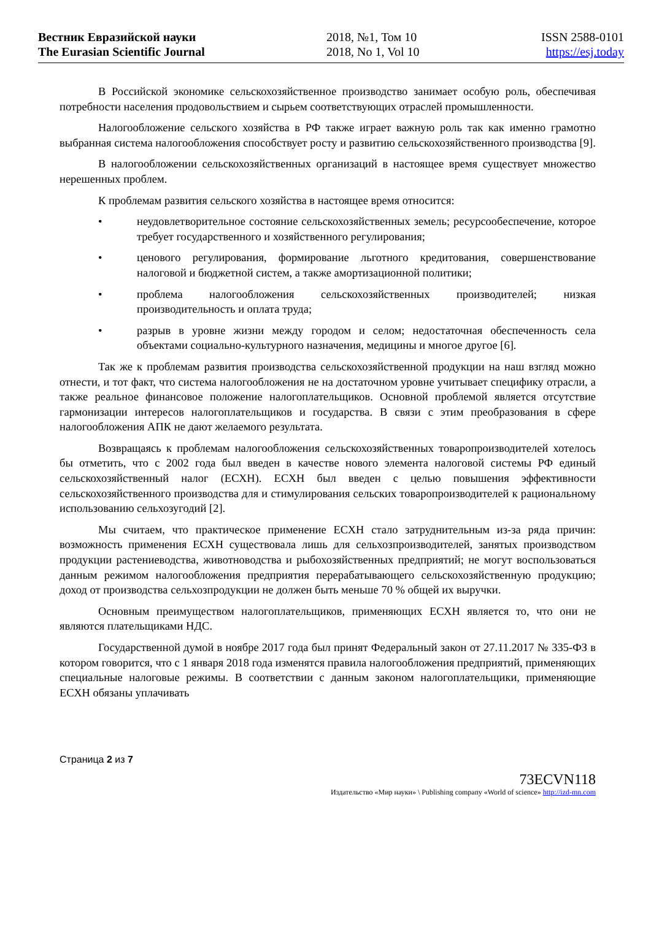Вестник Евразийской науки
The Eurasian Scientific Journal
2018, №1, Том 10
2018, No 1, Vol 10
ISSN 2588-0101
https://esj.today
В Российской экономике сельскохозяйственное производство занимает особую роль, обеспечивая потребности населения продовольствием и сырьем соответствующих отраслей промышленности.
Налогообложение сельского хозяйства в РФ также играет важную роль так как именно грамотно выбранная система налогообложения способствует росту и развитию сельскохозяйственного производства [9].
В налогообложении сельскохозяйственных организаций в настоящее время существует множество нерешенных проблем.
К проблемам развития сельского хозяйства в настоящее время относится:
• неудовлетворительное состояние сельскохозяйственных земель; ресурсообеспечение, которое требует государственного и хозяйственного регулирования;
• ценового регулирования, формирование льготного кредитования, совершенствование налоговой и бюджетной систем, а также амортизационной политики;
• проблема налогообложения сельскохозяйственных производителей; низкая производительность и оплата труда;
• разрыв в уровне жизни между городом и селом; недостаточная обеспеченность села объектами социально-культурного назначения, медицины и многое другое [6].
Так же к проблемам развития производства сельскохозяйственной продукции на наш взгляд можно отнести, и тот факт, что система налогообложения не на достаточном уровне учитывает специфику отрасли, а также реальное финансовое положение налогоплательщиков. Основной проблемой является отсутствие гармонизации интересов налогоплательщиков и государства. В связи с этим преобразования в сфере налогообложения АПК не дают желаемого результата.
Возвращаясь к проблемам налогообложения сельскохозяйственных товаропроизводителей хотелось бы отметить, что с 2002 года был введен в качестве нового элемента налоговой системы РФ единый сельскохозяйственный налог (ЕСХН). ЕСХН был введен с целью повышения эффективности сельскохозяйственного производства для и стимулирования сельских товаропроизводителей к рациональному использованию сельхозугодий [2].
Мы считаем, что практическое применение ЕСХН стало затруднительным из-за ряда причин: возможность применения ЕСХН существовала лишь для сельхозпроизводителей, занятых производством продукции растениеводства, животноводства и рыбохозяйственных предприятий; не могут воспользоваться данным режимом налогообложения предприятия перерабатывающего сельскохозяйственную продукцию; доход от производства сельхозпродукции не должен быть меньше 70 % общей их выручки.
Основным преимуществом налогоплательщиков, применяющих ЕСХН является то, что они не являются плательщиками НДС.
Государственной думой в ноябре 2017 года был принят Федеральный закон от 27.11.2017 № 335-ФЗ в котором говорится, что с 1 января 2018 года изменятся правила налогообложения предприятий, применяющих специальные налоговые режимы. В соответствии с данным законом налогоплательщики, применяющие ЕСХН обязаны уплачивать
Страница 2 из 7
73ECVN118
Издательство «Мир науки» \ Publishing company «World of science» http://izd-mn.com